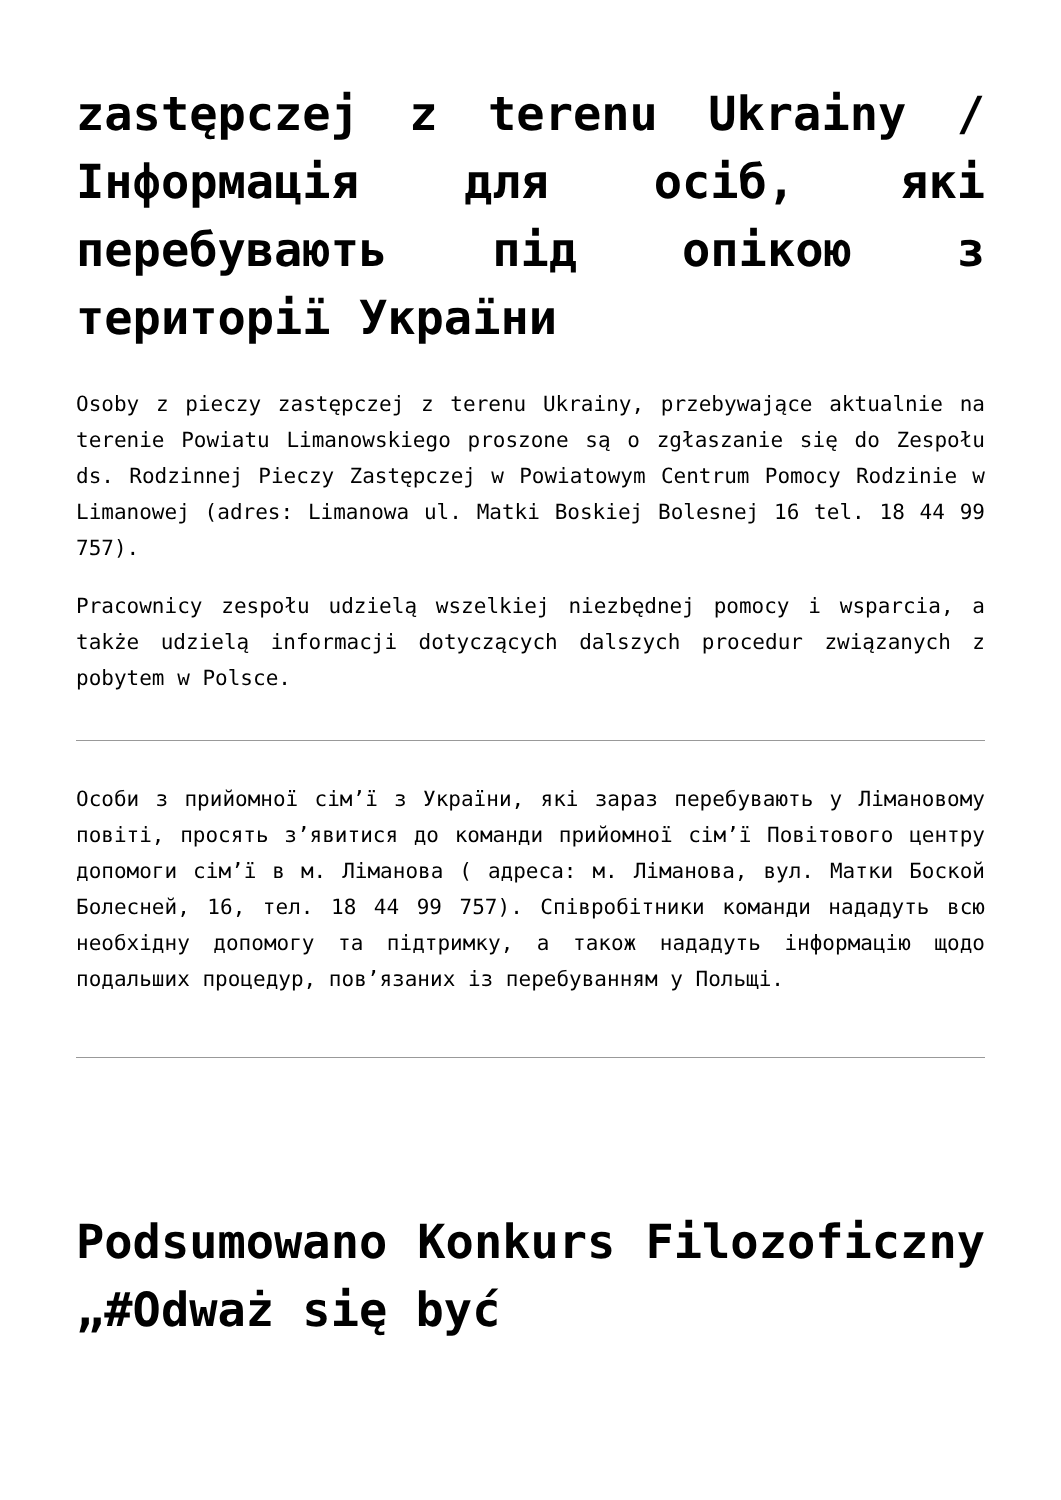zastępczej z terenu Ukrainy / Інформація для осіб, які перебувають під опікою з території України
Osoby z pieczy zastępczej z terenu Ukrainy, przebywające aktualnie na terenie Powiatu Limanowskiego proszone są o zgłaszanie się do Zespołu ds. Rodzinnej Pieczy Zastępczej w Powiatowym Centrum Pomocy Rodzinie w Limanowej (adres: Limanowa ul. Matki Boskiej Bolesnej 16 tel. 18 44 99 757).
Pracownicy zespołu udzielą wszelkiej niezbędnej pomocy i wsparcia, a także udzielą informacji dotyczących dalszych procedur związanych z pobytem w Polsce.
Особи з прийомної сім’ї з України, які зараз перебувають у Лімановому повіті, просять з’явитися до команди прийомної сім’ї Повітового центру допомоги сім’ї в м. Ліманова ( адреса: м. Ліманова, вул. Матки Боской Болесней, 16, тел. 18 44 99 757). Співробітники команди нададуть всю необхідну допомогу та підтримку, а також нададуть інформацію щодо подальших процедур, пов’язаних із перебуванням у Польщі.
Podsumowano Konkurs Filozoficzny „#Odważ się być